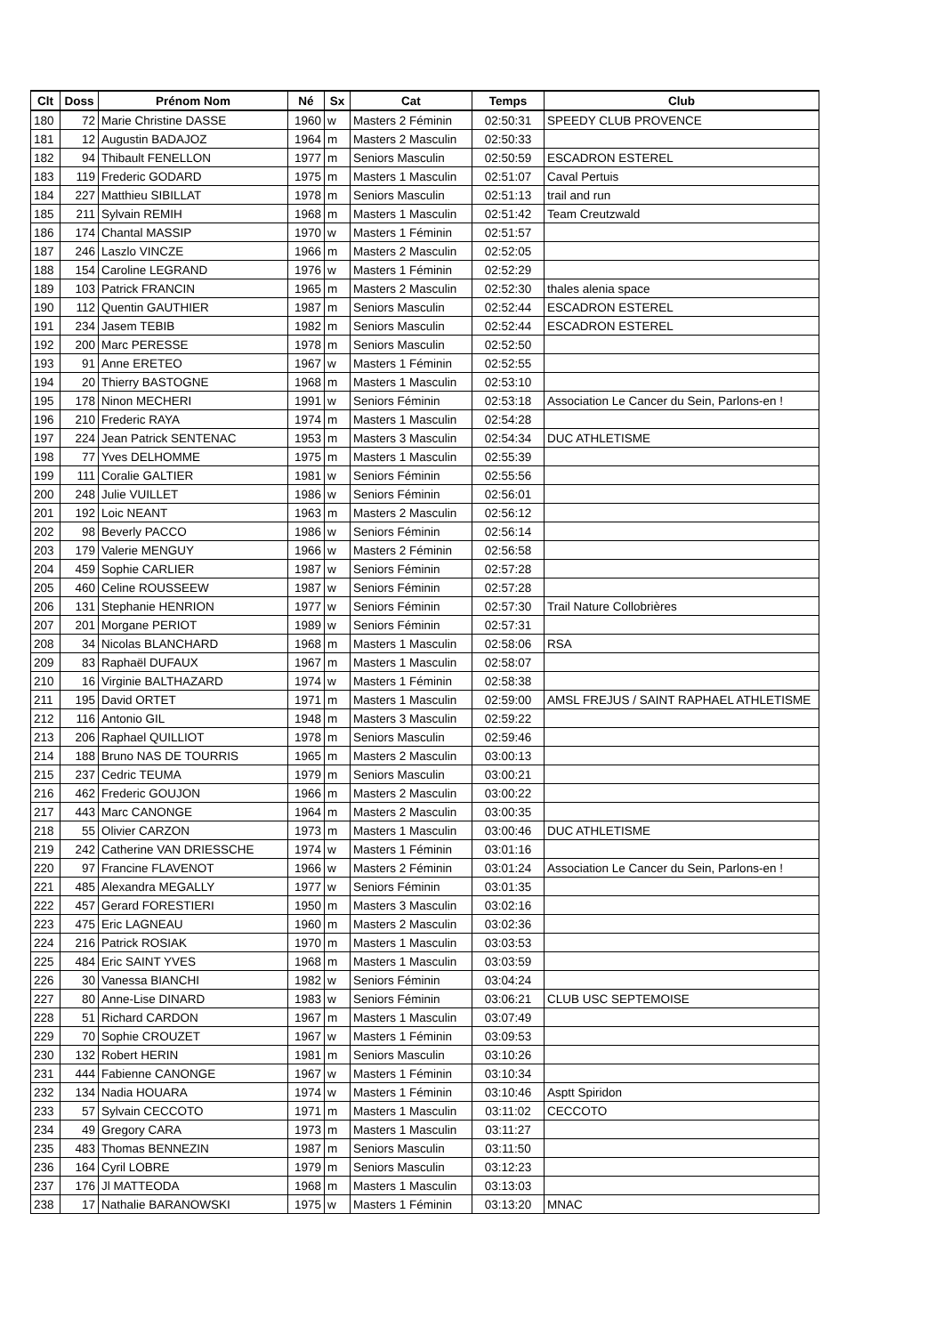| Clt | Doss | Prénom Nom | Né | Sx | Cat | Temps | Club |
| --- | --- | --- | --- | --- | --- | --- | --- |
| 180 | 72 | Marie Christine DASSE | 1960 | w | Masters 2 Féminin | 02:50:31 | SPEEDY CLUB PROVENCE |
| 181 | 12 | Augustin BADAJOZ | 1964 | m | Masters 2 Masculin | 02:50:33 | |
| 182 | 94 | Thibault FENELLON | 1977 | m | Seniors Masculin | 02:50:59 | ESCADRON ESTEREL |
| 183 | 119 | Frederic GODARD | 1975 | m | Masters 1 Masculin | 02:51:07 | Caval Pertuis |
| 184 | 227 | Matthieu SIBILLAT | 1978 | m | Seniors Masculin | 02:51:13 | trail and run |
| 185 | 211 | Sylvain REMIH | 1968 | m | Masters 1 Masculin | 02:51:42 | Team Creutzwald |
| 186 | 174 | Chantal MASSIP | 1970 | w | Masters 1 Féminin | 02:51:57 | |
| 187 | 246 | Laszlo VINCZE | 1966 | m | Masters 2 Masculin | 02:52:05 | |
| 188 | 154 | Caroline LEGRAND | 1976 | w | Masters 1 Féminin | 02:52:29 | |
| 189 | 103 | Patrick FRANCIN | 1965 | m | Masters 2 Masculin | 02:52:30 | thales alenia space |
| 190 | 112 | Quentin GAUTHIER | 1987 | m | Seniors Masculin | 02:52:44 | ESCADRON ESTEREL |
| 191 | 234 | Jasem TEBIB | 1982 | m | Seniors Masculin | 02:52:44 | ESCADRON ESTEREL |
| 192 | 200 | Marc PERESSE | 1978 | m | Seniors Masculin | 02:52:50 | |
| 193 | 91 | Anne ERETEO | 1967 | w | Masters 1 Féminin | 02:52:55 | |
| 194 | 20 | Thierry BASTOGNE | 1968 | m | Masters 1 Masculin | 02:53:10 | |
| 195 | 178 | Ninon MECHERI | 1991 | w | Seniors Féminin | 02:53:18 | Association Le Cancer du Sein, Parlons-en ! |
| 196 | 210 | Frederic RAYA | 1974 | m | Masters 1 Masculin | 02:54:28 | |
| 197 | 224 | Jean Patrick SENTENAC | 1953 | m | Masters 3 Masculin | 02:54:34 | DUC ATHLETISME |
| 198 | 77 | Yves DELHOMME | 1975 | m | Masters 1 Masculin | 02:55:39 | |
| 199 | 111 | Coralie GALTIER | 1981 | w | Seniors Féminin | 02:55:56 | |
| 200 | 248 | Julie VUILLET | 1986 | w | Seniors Féminin | 02:56:01 | |
| 201 | 192 | Loic NEANT | 1963 | m | Masters 2 Masculin | 02:56:12 | |
| 202 | 98 | Beverly PACCO | 1986 | w | Seniors Féminin | 02:56:14 | |
| 203 | 179 | Valerie MENGUY | 1966 | w | Masters 2 Féminin | 02:56:58 | |
| 204 | 459 | Sophie CARLIER | 1987 | w | Seniors Féminin | 02:57:28 | |
| 205 | 460 | Celine ROUSSEEW | 1987 | w | Seniors Féminin | 02:57:28 | |
| 206 | 131 | Stephanie HENRION | 1977 | w | Seniors Féminin | 02:57:30 | Trail Nature Collobrières |
| 207 | 201 | Morgane PERIOT | 1989 | w | Seniors Féminin | 02:57:31 | |
| 208 | 34 | Nicolas BLANCHARD | 1968 | m | Masters 1 Masculin | 02:58:06 | RSA |
| 209 | 83 | Raphaël DUFAUX | 1967 | m | Masters 1 Masculin | 02:58:07 | |
| 210 | 16 | Virginie BALTHAZARD | 1974 | w | Masters 1 Féminin | 02:58:38 | |
| 211 | 195 | David ORTET | 1971 | m | Masters 1 Masculin | 02:59:00 | AMSL FREJUS / SAINT RAPHAEL ATHLETISME |
| 212 | 116 | Antonio GIL | 1948 | m | Masters 3 Masculin | 02:59:22 | |
| 213 | 206 | Raphael QUILLIOT | 1978 | m | Seniors Masculin | 02:59:46 | |
| 214 | 188 | Bruno NAS DE TOURRIS | 1965 | m | Masters 2 Masculin | 03:00:13 | |
| 215 | 237 | Cedric TEUMA | 1979 | m | Seniors Masculin | 03:00:21 | |
| 216 | 462 | Frederic GOUJON | 1966 | m | Masters 2 Masculin | 03:00:22 | |
| 217 | 443 | Marc CANONGE | 1964 | m | Masters 2 Masculin | 03:00:35 | |
| 218 | 55 | Olivier CARZON | 1973 | m | Masters 1 Masculin | 03:00:46 | DUC ATHLETISME |
| 219 | 242 | Catherine VAN DRIESSCHE | 1974 | w | Masters 1 Féminin | 03:01:16 | |
| 220 | 97 | Francine FLAVENOT | 1966 | w | Masters 2 Féminin | 03:01:24 | Association Le Cancer du Sein, Parlons-en ! |
| 221 | 485 | Alexandra MEGALLY | 1977 | w | Seniors Féminin | 03:01:35 | |
| 222 | 457 | Gerard FORESTIERI | 1950 | m | Masters 3 Masculin | 03:02:16 | |
| 223 | 475 | Eric LAGNEAU | 1960 | m | Masters 2 Masculin | 03:02:36 | |
| 224 | 216 | Patrick ROSIAK | 1970 | m | Masters 1 Masculin | 03:03:53 | |
| 225 | 484 | Eric SAINT YVES | 1968 | m | Masters 1 Masculin | 03:03:59 | |
| 226 | 30 | Vanessa BIANCHI | 1982 | w | Seniors Féminin | 03:04:24 | |
| 227 | 80 | Anne-Lise DINARD | 1983 | w | Seniors Féminin | 03:06:21 | CLUB USC SEPTEMOISE |
| 228 | 51 | Richard CARDON | 1967 | m | Masters 1 Masculin | 03:07:49 | |
| 229 | 70 | Sophie CROUZET | 1967 | w | Masters 1 Féminin | 03:09:53 | |
| 230 | 132 | Robert HERIN | 1981 | m | Seniors Masculin | 03:10:26 | |
| 231 | 444 | Fabienne CANONGE | 1967 | w | Masters 1 Féminin | 03:10:34 | |
| 232 | 134 | Nadia HOUARA | 1974 | w | Masters 1 Féminin | 03:10:46 | Asptt Spiridon |
| 233 | 57 | Sylvain CECCOTO | 1971 | m | Masters 1 Masculin | 03:11:02 | CECCOTO |
| 234 | 49 | Gregory CARA | 1973 | m | Masters 1 Masculin | 03:11:27 | |
| 235 | 483 | Thomas BENNEZIN | 1987 | m | Seniors Masculin | 03:11:50 | |
| 236 | 164 | Cyril LOBRE | 1979 | m | Seniors Masculin | 03:12:23 | |
| 237 | 176 | Jl MATTEODA | 1968 | m | Masters 1 Masculin | 03:13:03 | |
| 238 | 17 | Nathalie BARANOWSKI | 1975 | w | Masters 1 Féminin | 03:13:20 | MNAC |